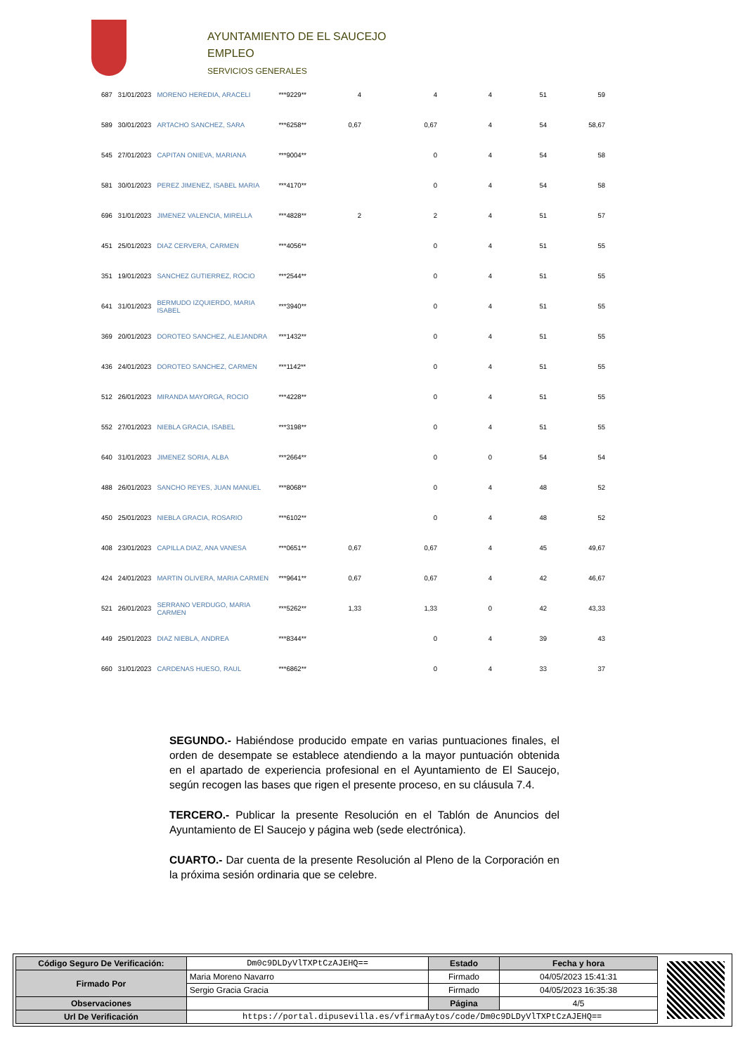AYUNTAMIENTO DE EL SAUCEJO
EMPLEO
SERVICIOS GENERALES
| 687 | 31/01/2023 | MORENO HEREDIA, ARACELI | ***9229** | 4 | 4 | 4 | 51 | 59 |
| 589 | 30/01/2023 | ARTACHO SANCHEZ, SARA | ***6258** | 0,67 | 0,67 | 4 | 54 | 58,67 |
| 545 | 27/01/2023 | CAPITAN ONIEVA, MARIANA | ***9004** | | 0 | 4 | 54 | 58 |
| 581 | 30/01/2023 | PEREZ JIMENEZ, ISABEL MARIA | ***4170** | | 0 | 4 | 54 | 58 |
| 696 | 31/01/2023 | JIMENEZ VALENCIA, MIRELLA | ***4828** | 2 | 2 | 4 | 51 | 57 |
| 451 | 25/01/2023 | DIAZ CERVERA, CARMEN | ***4056** | | 0 | 4 | 51 | 55 |
| 351 | 19/01/2023 | SANCHEZ GUTIERREZ, ROCIO | ***2544** | | 0 | 4 | 51 | 55 |
| 641 | 31/01/2023 | BERMUDO IZQUIERDO, MARIA ISABEL | ***3940** | | 0 | 4 | 51 | 55 |
| 369 | 20/01/2023 | DOROTEO SANCHEZ, ALEJANDRA | ***1432** | | 0 | 4 | 51 | 55 |
| 436 | 24/01/2023 | DOROTEO SANCHEZ, CARMEN | ***1142** | | 0 | 4 | 51 | 55 |
| 512 | 26/01/2023 | MIRANDA MAYORGA, ROCIO | ***4228** | | 0 | 4 | 51 | 55 |
| 552 | 27/01/2023 | NIEBLA GRACIA, ISABEL | ***3198** | | 0 | 4 | 51 | 55 |
| 640 | 31/01/2023 | JIMENEZ SORIA, ALBA | ***2664** | | 0 | 0 | 54 | 54 |
| 488 | 26/01/2023 | SANCHO REYES, JUAN MANUEL | ***8068** | | 0 | 4 | 48 | 52 |
| 450 | 25/01/2023 | NIEBLA GRACIA, ROSARIO | ***6102** | | 0 | 4 | 48 | 52 |
| 408 | 23/01/2023 | CAPILLA DIAZ, ANA VANESA | ***0651** | 0,67 | 0,67 | 4 | 45 | 49,67 |
| 424 | 24/01/2023 | MARTIN OLIVERA, MARIA CARMEN | ***9641** | 0,67 | 0,67 | 4 | 42 | 46,67 |
| 521 | 26/01/2023 | SERRANO VERDUGO, MARIA CARMEN | ***5262** | 1,33 | 1,33 | 0 | 42 | 43,33 |
| 449 | 25/01/2023 | DIAZ NIEBLA, ANDREA | ***8344** | | 0 | 4 | 39 | 43 |
| 660 | 31/01/2023 | CARDENAS HUESO, RAUL | ***6862** | | 0 | 4 | 33 | 37 |
SEGUNDO.- Habiéndose producido empate en varias puntuaciones finales, el orden de desempate se establece atendiendo a la mayor puntuación obtenida en el apartado de experiencia profesional en el Ayuntamiento de El Saucejo, según recogen las bases que rigen el presente proceso, en su cláusula 7.4.
TERCERO.- Publicar la presente Resolución en el Tablón de Anuncios del Ayuntamiento de El Saucejo y página web (sede electrónica).
CUARTO.- Dar cuenta de la presente Resolución al Pleno de la Corporación en la próxima sesión ordinaria que se celebre.
| Código Seguro De Verificación: | Dm0c9DLDyVlTXPtCzAJEHQ== | Estado | Fecha y hora |
| Firmado Por | Maria Moreno Navarro | Firmado | 04/05/2023 15:41:31 |
| | Sergio Gracia Gracia | Firmado | 04/05/2023 16:35:38 |
| Observaciones | | Página | 4/5 |
| Url De Verificación | https://portal.dipusevilla.es/vfirmaAytos/code/Dm0c9DLDyVlTXPtCzAJEHQ== | | |